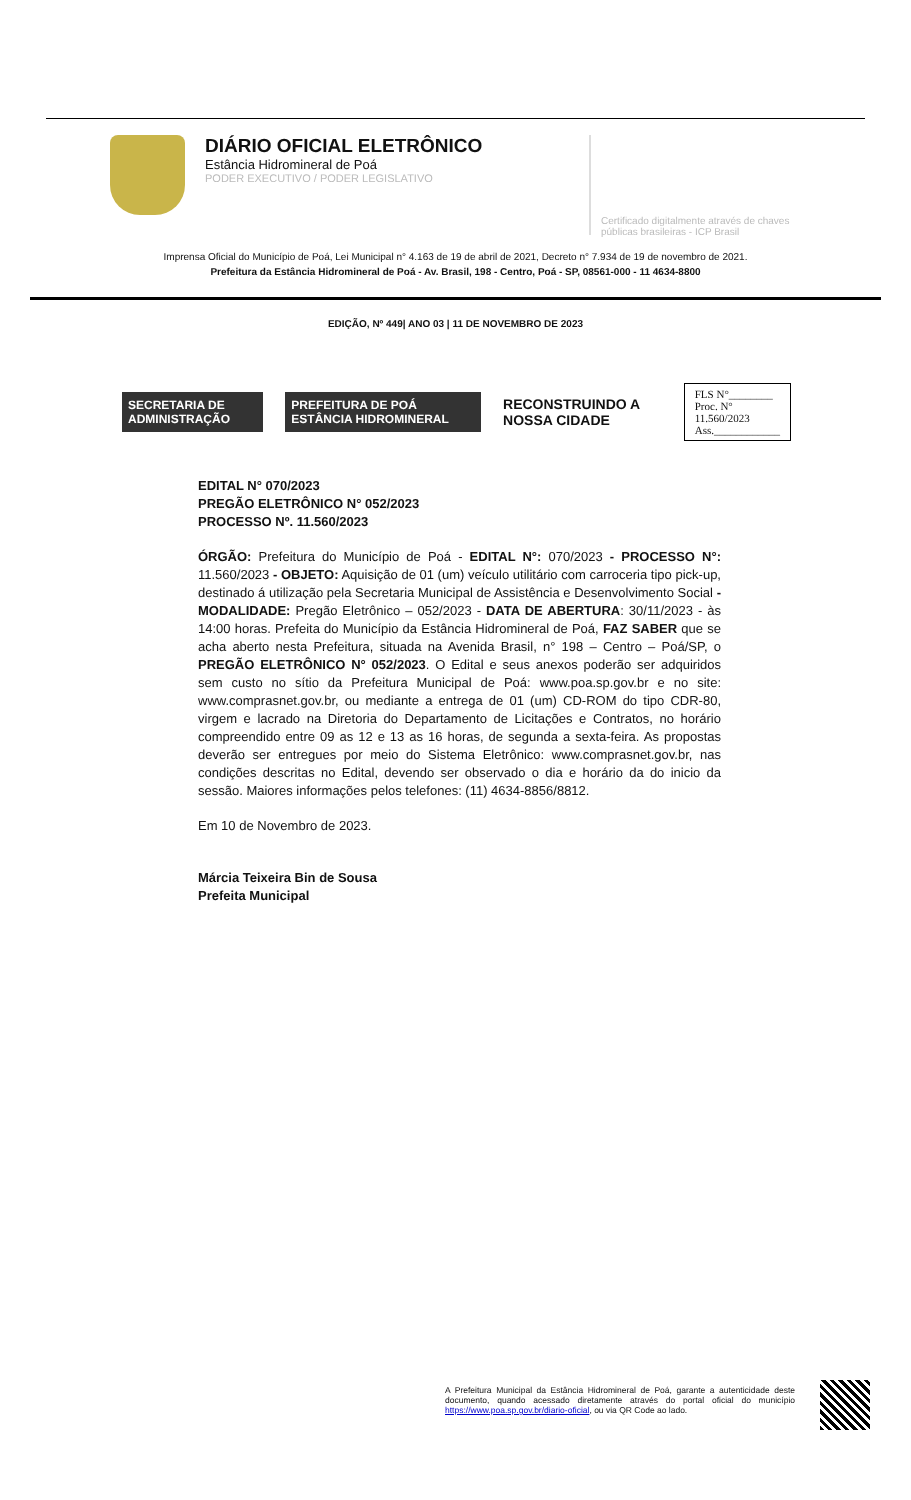DIÁRIO OFICIAL ELETRÔNICO
Estância Hidromineral de Poá
PODER EXECUTIVO / PODER LEGISLATIVO
Certificado digitalmente através de chaves públicas brasileiras - ICP Brasil
Imprensa Oficial do Município de Poá, Lei Municipal n° 4.163 de 19 de abril de 2021, Decreto n° 7.934 de 19 de novembro de 2021.
Prefeitura da Estância Hidromineral de Poá - Av. Brasil, 198 - Centro, Poá - SP, 08561-000 - 11 4634-8800
EDIÇÃO, Nº 449| ANO 03 | 11 DE NOVEMBRO DE 2023
SECRETARIA DE ADMINISTRAÇÃO
PREFEITURA DE POÁ ESTÂNCIA HIDROMINERAL
RECONSTRUINDO A NOSSA CIDADE
FLS N°________
Proc. N° 11.560/2023
Ass.____________
EDITAL N° 070/2023
PREGÃO ELETRÔNICO N° 052/2023
PROCESSO Nº. 11.560/2023
ÓRGÃO: Prefeitura do Município de Poá - EDITAL N°: 070/2023 - PROCESSO N°: 11.560/2023 - OBJETO: Aquisição de 01 (um) veículo utilitário com carroceria tipo pick-up, destinado á utilização pela Secretaria Municipal de Assistência e Desenvolvimento Social - MODALIDADE: Pregão Eletrônico – 052/2023 - DATA DE ABERTURA: 30/11/2023 - às 14:00 horas. Prefeita do Município da Estância Hidromineral de Poá, FAZ SABER que se acha aberto nesta Prefeitura, situada na Avenida Brasil, n° 198 – Centro – Poá/SP, o PREGÃO ELETRÔNICO N° 052/2023. O Edital e seus anexos poderão ser adquiridos sem custo no sítio da Prefeitura Municipal de Poá: www.poa.sp.gov.br e no site: www.comprasnet.gov.br, ou mediante a entrega de 01 (um) CD-ROM do tipo CDR-80, virgem e lacrado na Diretoria do Departamento de Licitações e Contratos, no horário compreendido entre 09 as 12 e 13 as 16 horas, de segunda a sexta-feira. As propostas deverão ser entregues por meio do Sistema Eletrônico: www.comprasnet.gov.br, nas condições descritas no Edital, devendo ser observado o dia e horário da do inicio da sessão. Maiores informações pelos telefones: (11) 4634-8856/8812.
Em 10 de Novembro de 2023.
Márcia Teixeira Bin de Sousa
Prefeita Municipal
A Prefeitura Municipal da Estância Hidromineral de Poá, garante a autenticidade deste documento, quando acessado diretamente através do portal oficial do município https://www.poa.sp.gov.br/diario-oficial, ou via QR Code ao lado.